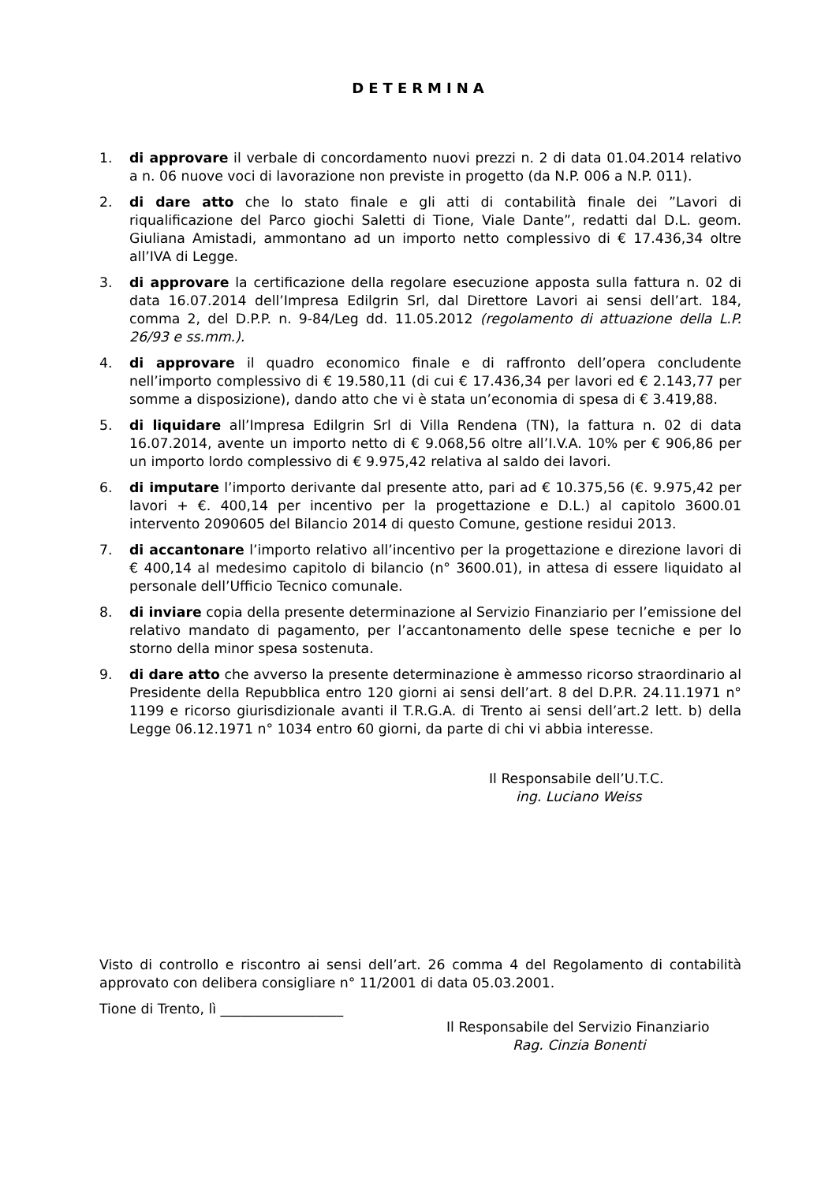DETERMINA
1. di approvare il verbale di concordamento nuovi prezzi n. 2 di data 01.04.2014 relativo a n. 06 nuove voci di lavorazione non previste in progetto (da N.P. 006 a N.P. 011).
2. di dare atto che lo stato finale e gli atti di contabilità finale dei ”Lavori di riqualificazione del Parco giochi Saletti di Tione, Viale Dante”, redatti dal D.L. geom. Giuliana Amistadi, ammontano ad un importo netto complessivo di € 17.436,34 oltre all’IVA di Legge.
3. di approvare la certificazione della regolare esecuzione apposta sulla fattura n. 02 di data 16.07.2014 dell’Impresa Edilgrin Srl, dal Direttore Lavori ai sensi dell’art. 184, comma 2, del D.P.P. n. 9-84/Leg dd. 11.05.2012 (regolamento di attuazione della L.P. 26/93 e ss.mm.).
4. di approvare il quadro economico finale e di raffronto dell’opera concludente nell’importo complessivo di € 19.580,11 (di cui € 17.436,34 per lavori ed € 2.143,77 per somme a disposizione), dando atto che vi è stata un’economia di spesa di € 3.419,88.
5. di liquidare all’Impresa Edilgrin Srl di Villa Rendena (TN), la fattura n. 02 di data 16.07.2014, avente un importo netto di € 9.068,56 oltre all’I.V.A. 10% per € 906,86 per un importo lordo complessivo di € 9.975,42 relativa al saldo dei lavori.
6. di imputare l’importo derivante dal presente atto, pari ad € 10.375,56 (€. 9.975,42 per lavori + €. 400,14 per incentivo per la progettazione e D.L.) al capitolo 3600.01 intervento 2090605 del Bilancio 2014 di questo Comune, gestione residui 2013.
7. di accantonare l’importo relativo all’incentivo per la progettazione e direzione lavori di € 400,14 al medesimo capitolo di bilancio (n° 3600.01), in attesa di essere liquidato al personale dell’Ufficio Tecnico comunale.
8. di inviare copia della presente determinazione al Servizio Finanziario per l’emissione del relativo mandato di pagamento, per l’accantonamento delle spese tecniche e per lo storno della minor spesa sostenuta.
9. di dare atto che avverso la presente determinazione è ammesso ricorso straordinario al Presidente della Repubblica entro 120 giorni ai sensi dell’art. 8 del D.P.R. 24.11.1971 n° 1199 e ricorso giurisdizionale avanti il T.R.G.A. di Trento ai sensi dell’art.2 lett. b) della Legge 06.12.1971 n° 1034 entro 60 giorni, da parte di chi vi abbia interesse.
Il Responsabile dell’U.T.C.
ing. Luciano Weiss
Visto di controllo e riscontro ai sensi dell’art. 26 comma 4 del Regolamento di contabilità approvato con delibera consigliare n° 11/2001 di data 05.03.2001.
Tione di Trento, lì __________________
Il Responsabile del Servizio Finanziario
Rag. Cinzia Bonenti